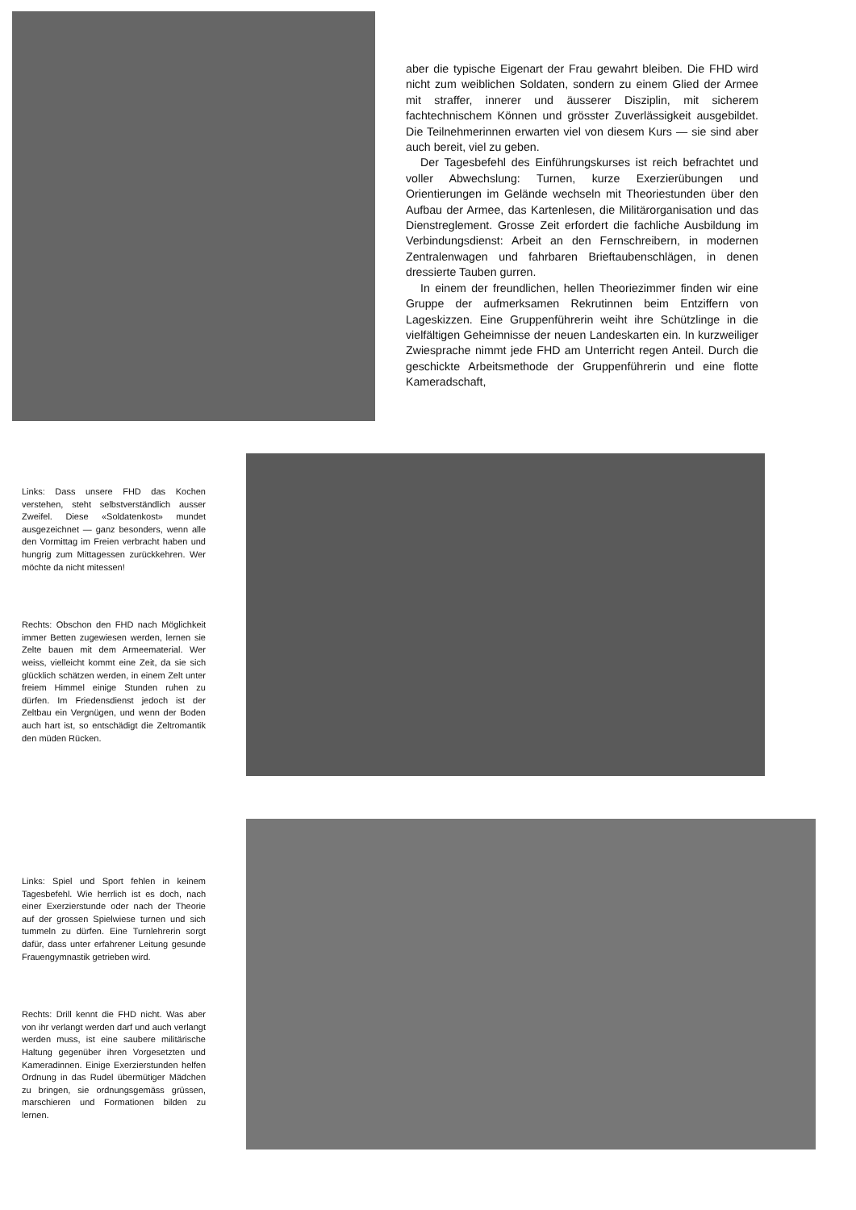aber die typische Eigenart der Frau gewahrt bleiben. Die FHD wird nicht zum weiblichen Soldaten, sondern zu einem Glied der Armee mit straffer, innerer und äusserer Disziplin, mit sicherem fachtechnischem Können und grösster Zuverlässigkeit ausgebildet. Die Teilnehmerinnen erwarten viel von diesem Kurs — sie sind aber auch bereit, viel zu geben.
Der Tagesbefehl des Einführungskurses ist reich befrachtet und voller Abwechslung: Turnen, kurze Exerzierübungen und Orientierungen im Gelände wechseln mit Theoriestunden über den Aufbau der Armee, das Kartenlesen, die Militärorganisation und das Dienstreglement. Grosse Zeit erfordert die fachliche Ausbildung im Verbindungsdienst: Arbeit an den Fernschreibern, in modernen Zentralenwagen und fahrbaren Brieftaubenschlägen, in denen dressierte Tauben gurren.
In einem der freundlichen, hellen Theoriezimmer finden wir eine Gruppe der aufmerksamen Rekrutinnen beim Entziffern von Lageskizzen. Eine Gruppenführerin weiht ihre Schützlinge in die vielfältigen Geheimnisse der neuen Landeskarten ein. In kurzweiliger Zwiesprache nimmt jede FHD am Unterricht regen Anteil. Durch die geschickte Arbeitsmethode der Gruppenführerin und eine flotte Kameradschaft,
Links: Dass unsere FHD das Kochen verstehen, steht selbstverständlich ausser Zweifel. Diese «Soldatenkost» mundet ausgezeichnet — ganz besonders, wenn alle den Vormittag im Freien verbracht haben und hungrig zum Mittagessen zurückkehren. Wer möchte da nicht mitessen!
Rechts: Obschon den FHD nach Möglichkeit immer Betten zugewiesen werden, lernen sie Zelte bauen mit dem Armeematerial. Wer weiss, vielleicht kommt eine Zeit, da sie sich glücklich schätzen werden, in einem Zelt unter freiem Himmel einige Stunden ruhen zu dürfen. Im Friedensdienst jedoch ist der Zeltbau ein Vergnügen, und wenn der Boden auch hart ist, so entschädigt die Zeltromantik den müden Rücken.
Links: Spiel und Sport fehlen in keinem Tagesbefehl. Wie herrlich ist es doch, nach einer Exerzierstunde oder nach der Theorie auf der grossen Spielwiese turnen und sich tummeln zu dürfen. Eine Turnlehrerin sorgt dafür, dass unter erfahrener Leitung gesunde Frauengymnastik getrieben wird.
Rechts: Drill kennt die FHD nicht. Was aber von ihr verlangt werden darf und auch verlangt werden muss, ist eine saubere militärische Haltung gegenüber ihren Vorgesetzten und Kameradinnen. Einige Exerzierstunden helfen Ordnung in das Rudel übermütiger Mädchen zu bringen, sie ordnungsgemäss grüssen, marschieren und Formationen bilden zu lernen.